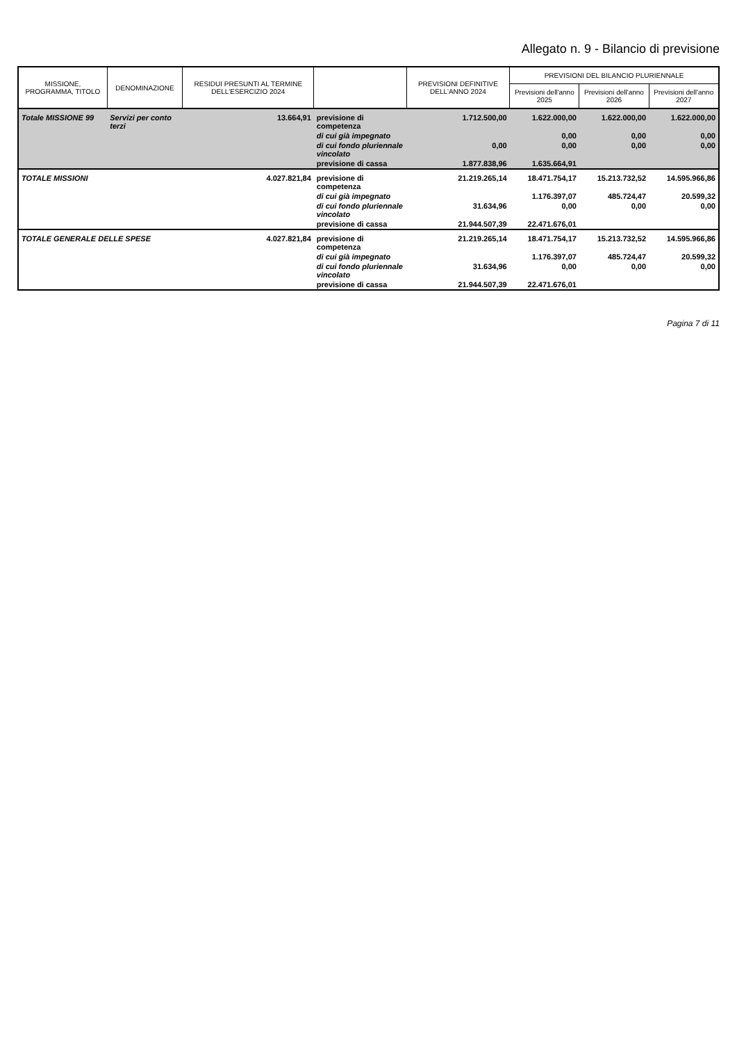Allegato n. 9 - Bilancio di previsione
| MISSIONE, PROGRAMMA, TITOLO | DENOMINAZIONE | RESIDUI PRESUNTI AL TERMINE DELL'ESERCIZIO 2024 | | PREVISIONI DEFINITIVE DELL'ANNO 2024 | PREVISIONI DEL BILANCIO PLURIENNALE | | |
| --- | --- | --- | --- | --- | --- | --- | --- |
| | | | | | Previsioni dell'anno 2025 | Previsioni dell'anno 2026 | Previsioni dell'anno 2027 |
| Totale MISSIONE 99 | Servizi per conto terzi | 13.664,91 | previsione di competenza | 1.712.500,00 | 1.622.000,00 | 1.622.000,00 | 1.622.000,00 |
| | | | di cui già impegnato | | 0,00 | 0,00 | 0,00 |
| | | | di cui fondo pluriennale vincolato | 0,00 | 0,00 | 0,00 | 0,00 |
| | | | previsione di cassa | 1.877.838,96 | 1.635.664,91 | | |
| TOTALE MISSIONI | | 4.027.821,84 | previsione di competenza | 21.219.265,14 | 18.471.754,17 | 15.213.732,52 | 14.595.966,86 |
| | | | di cui già impegnato | | 1.176.397,07 | 485.724,47 | 20.599,32 |
| | | | di cui fondo pluriennale vincolato | 31.634,96 | 0,00 | 0,00 | 0,00 |
| | | | previsione di cassa | 21.944.507,39 | 22.471.676,01 | | |
| TOTALE GENERALE DELLE SPESE | | 4.027.821,84 | previsione di competenza | 21.219.265,14 | 18.471.754,17 | 15.213.732,52 | 14.595.966,86 |
| | | | di cui già impegnato | | 1.176.397,07 | 485.724,47 | 20.599,32 |
| | | | di cui fondo pluriennale vincolato | 31.634,96 | 0,00 | 0,00 | 0,00 |
| | | | previsione di cassa | 21.944.507,39 | 22.471.676,01 | | |
Pagina 7 di 11